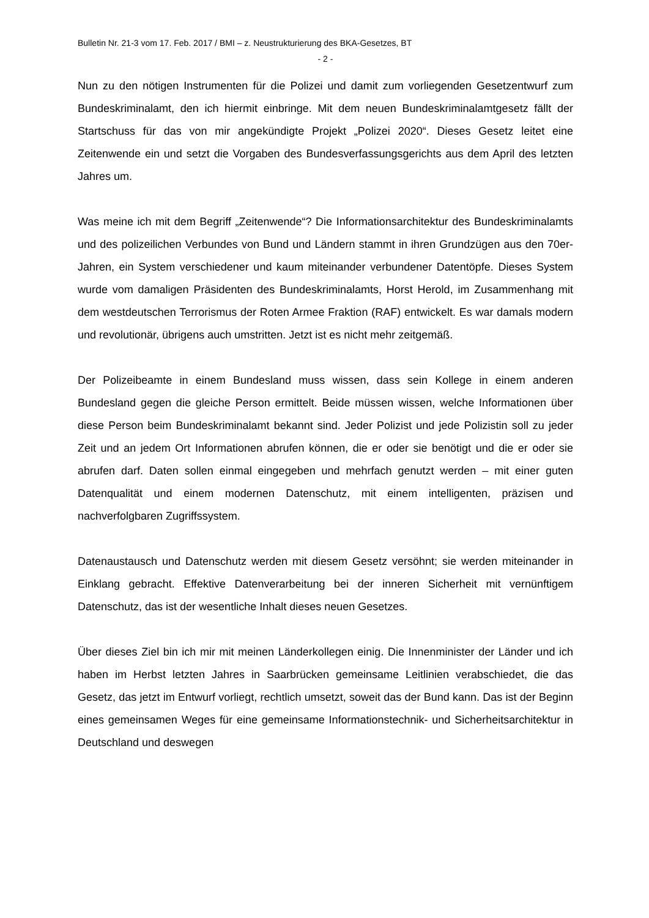Bulletin Nr. 21-3 vom 17. Feb. 2017 / BMI – z. Neustrukturierung des BKA-Gesetzes, BT
- 2 -
Nun zu den nötigen Instrumenten für die Polizei und damit zum vorliegenden Gesetzentwurf zum Bundeskriminalamt, den ich hiermit einbringe. Mit dem neuen Bundeskriminalamtgesetz fällt der Startschuss für das von mir angekündigte Projekt „Polizei 2020“. Dieses Gesetz leitet eine Zeitenwende ein und setzt die Vorgaben des Bundesverfassungsgerichts aus dem April des letzten Jahres um.
Was meine ich mit dem Begriff „Zeitenwende“? Die Informationsarchitektur des Bundeskriminalamts und des polizeilichen Verbundes von Bund und Ländern stammt in ihren Grundzügen aus den 70er-Jahren, ein System verschiedener und kaum miteinander verbundener Datentöpfe. Dieses System wurde vom damaligen Präsidenten des Bundeskriminalamts, Horst Herold, im Zusammenhang mit dem westdeutschen Terrorismus der Roten Armee Fraktion (RAF) entwickelt. Es war damals modern und revolutionär, übrigens auch umstritten. Jetzt ist es nicht mehr zeitgemäß.
Der Polizeibeamte in einem Bundesland muss wissen, dass sein Kollege in einem anderen Bundesland gegen die gleiche Person ermittelt. Beide müssen wissen, welche Informationen über diese Person beim Bundeskriminalamt bekannt sind. Jeder Polizist und jede Polizistin soll zu jeder Zeit und an jedem Ort Informationen abrufen können, die er oder sie benötigt und die er oder sie abrufen darf. Daten sollen einmal eingegeben und mehrfach genutzt werden – mit einer guten Datenqualität und einem modernen Datenschutz, mit einem intelligenten, präzisen und nachverfolgbaren Zugriffssystem.
Datenaustausch und Datenschutz werden mit diesem Gesetz versöhnt; sie werden miteinander in Einklang gebracht. Effektive Datenverarbeitung bei der inneren Sicherheit mit vernünftigem Datenschutz, das ist der wesentliche Inhalt dieses neuen Gesetzes.
Über dieses Ziel bin ich mir mit meinen Länderkollegen einig. Die Innenminister der Länder und ich haben im Herbst letzten Jahres in Saarbrücken gemeinsame Leitlinien verabschiedet, die das Gesetz, das jetzt im Entwurf vorliegt, rechtlich umsetzt, soweit das der Bund kann. Das ist der Beginn eines gemeinsamen Weges für eine gemeinsame Informationstechnik- und Sicherheitsarchitektur in Deutschland und deswegen